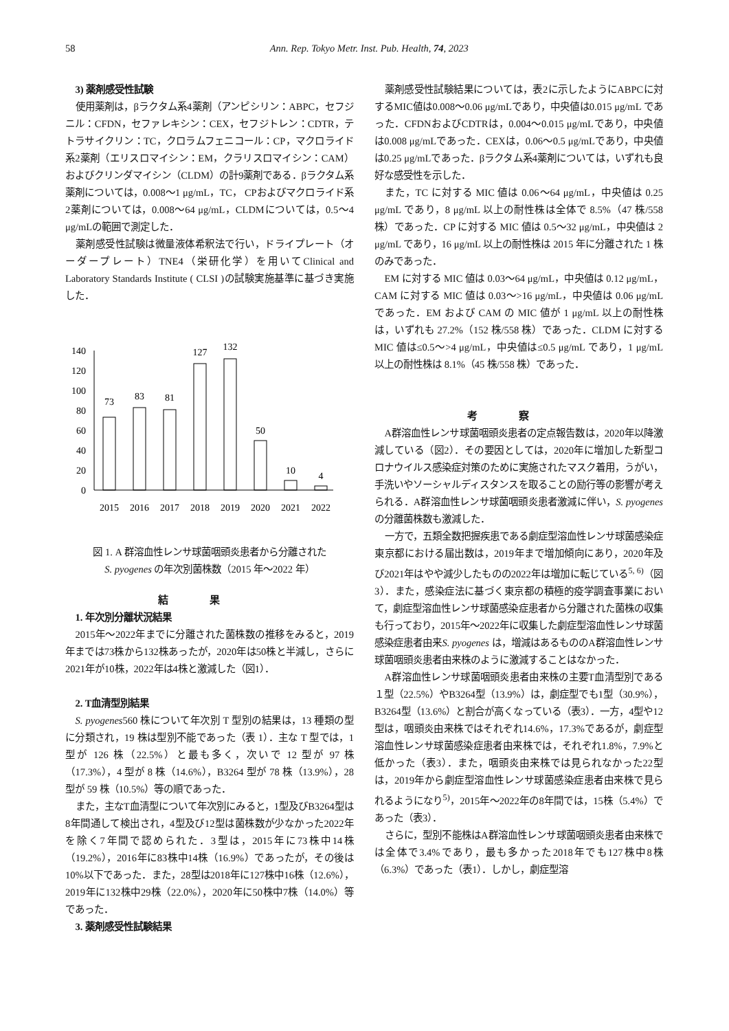58 Ann. Rep. Tokyo Metr. Inst. Pub. Health, 74, 2023
3) 薬剤感受性試験
使用薬剤は，βラクタム系4薬剤（アンピシリン：ABPC，セフジニル：CFDN，セファレキシン：CEX，セフジトレン：CDTR，テトラサイクリン：TC，クロラムフェニコール：CP，マクロライド系2薬剤（エリスロマイシン：EM，クラリスロマイシン：CAM）およびクリンダマイシン（CLDM）の計9薬剤である．βラクタム系薬剤については，0.008～1 μg/mL，TC， CPおよびマクロライド系2薬剤については，0.008～64 μg/mL，CLDMについては，0.5～4 μg/mLの範囲で測定した．
薬剤感受性試験は微量液体希釈法で行い，ドライプレート（オーダープレート）TNE4（栄研化学）を用いてClinical and Laboratory Standards Institute ( CLSI )の試験実施基準に基づき実施した．
140
120
100
80
60
40
20
0
73
83
81
127
132
50
10
4
2015
2016
2017
2018
2019
2020
2021
2022
図 1. A 群溶血性レンサ球菌咽頭炎患者から分離された
S. pyogenes の年次別菌株数（2015 年～2022 年）
結果
1. 年次別分離状況結果
2015年～2022年までに分離された菌株数の推移をみると，2019年までは73株から132株あったが，2020年は50株と半減し，さらに2021年が10株，2022年は4株と激減した（図1）．
2. T血清型別結果
S. pyogenes560 株について年次別 T 型別の結果は，13 種類の型に分類され，19 株は型別不能であった（表 1）．主な T 型では，1 型が 126 株（22.5%）と最も多く，次いで 12 型が 97 株（17.3%），4 型が 8 株（14.6%），B3264 型が 78 株（13.9%），28 型が 59 株（10.5%）等の順であった．
また，主なT血清型について年次別にみると，1型及びB3264型は8年間通して検出され，4型及び12型は菌株数が少なかった2022年を除く7年間で認められた．3型は，2015年に73株中14株（19.2%），2016年に83株中14株（16.9%）であったが，その後は10%以下であった．また，28型は2018年に127株中16株（12.6%），2019年に132株中29株（22.0%），2020年に50株中7株（14.0%）等であった．
3. 薬剤感受性試験結果
薬剤感受性試験結果については，表2に示したようにABPCに対するMIC値は0.008～0.06 μg/mLであり，中央値は0.015 μg/mL であった．CFDNおよびCDTRは，0.004～0.015 μg/mLであり，中央値は0.008 μg/mLであった．CEXは，0.06～0.5 μg/mLであり，中央値は0.25 μg/mLであった．βラクタム系4薬剤については，いずれも良好な感受性を示した．
また，TC に対する MIC 値は 0.06～64 μg/mL，中央値は 0.25 μg/mL であり，8 μg/mL 以上の耐性株は全体で 8.5%（47 株/558 株）であった．CP に対する MIC 値は 0.5～32 μg/mL，中央値は 2 μg/mL であり，16 μg/mL 以上の耐性株は 2015 年に分離された 1 株のみであった．
EM に対する MIC 値は 0.03～64 μg/mL，中央値は 0.12 μg/mL，CAM に対する MIC 値は 0.03～>16 μg/mL，中央値は 0.06 μg/mL であった．EM および CAM の MIC 値が 1 μg/mL 以上の耐性株は，いずれも 27.2%（152 株/558 株）であった．CLDM に対する MIC 値は≤0.5～>4 μg/mL，中央値は≤0.5 μg/mL であり，1 μg/mL 以上の耐性株は 8.1%（45 株/558 株）であった．
考察
A群溶血性レンサ球菌咽頭炎患者の定点報告数は，2020年以降激減している（図2）．その要因としては，2020年に増加した新型コロナウイルス感染症対策のために実施されたマスク着用，うがい，手洗いやソーシャルディスタンスを取ることの励行等の影響が考えられる．A群溶血性レンサ球菌咽頭炎患者激減に伴い，S. pyogenesの分離菌株数も激減した．
一方で，五類全数把握疾患である劇症型溶血性レンサ球菌感染症東京都における届出数は，2019年まで増加傾向にあり，2020年及び2021年はやや減少したものの2022年は増加に転じている<sup>5, 6)</sup>（図3）．また，感染症法に基づく東京都の積極的疫学調査事業において，劇症型溶血性レンサ球菌感染症患者から分離された菌株の収集も行っており，2015年～2022年に収集した劇症型溶血性レンサ球菌感染症患者由来S. pyogenes は，増減はあるもののA群溶血性レンサ球菌咽頭炎患者由来株のように激減することはなかった．
A群溶血性レンサ球菌咽頭炎患者由来株の主要T血清型別である１型（22.5%）やB3264型（13.9%）は，劇症型でも1型（30.9%），B3264型（13.6%）と割合が高くなっている（表3）．一方，4型や12型は，咽頭炎由来株ではそれぞれ14.6%，17.3%であるが，劇症型溶血性レンサ球菌感染症患者由来株では，それぞれ1.8%，7.9%と低かった（表3）．また，咽頭炎由来株では見られなかった22型は，2019年から劇症型溶血性レンサ球菌感染症患者由来株で見られるようになり<sup>5)</sup>，2015年～2022年の8年間では，15株（5.4%）であった（表3）．
さらに，型別不能株はA群溶血性レンサ球菌咽頭炎患者由来株では全体で3.4%であり，最も多かった2018年でも127株中8株（6.3%）であった（表1）．しかし，劇症型溶